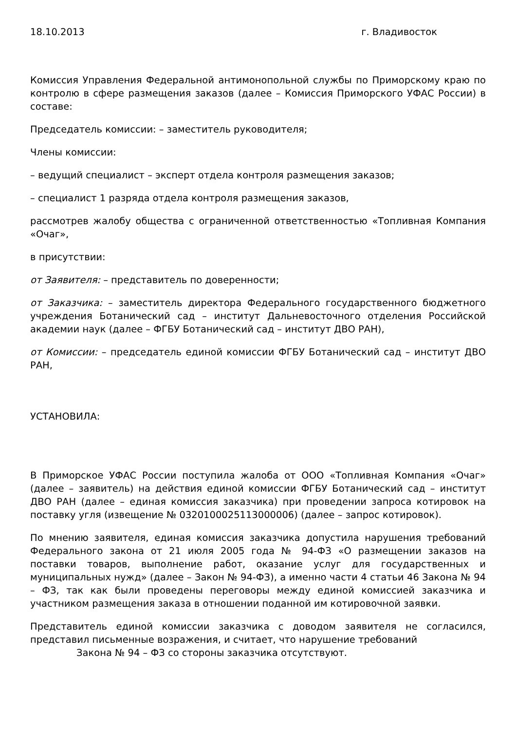18.10.2013 г. Владивосток
Комиссия Управления Федеральной антимонопольной службы по Приморскому краю по контролю в сфере размещения заказов (далее – Комиссия Приморского УФАС России) в составе:
Председатель комиссии: – заместитель руководителя;
Члены комиссии:
– ведущий специалист – эксперт отдела контроля размещения заказов;
– специалист 1 разряда отдела контроля размещения заказов,
рассмотрев жалобу общества с ограниченной ответственностью «Топливная Компания «Очаг»,
в присутствии:
от Заявителя: – представитель по доверенности;
от Заказчика: – заместитель директора Федерального государственного бюджетного учреждения Ботанический сад – институт Дальневосточного отделения Российской академии наук (далее – ФГБУ Ботанический сад – институт ДВО РАН),
от Комиссии: – председатель единой комиссии ФГБУ Ботанический сад – институт ДВО РАН,
УСТАНОВИЛА:
В Приморское УФАС России поступила жалоба от ООО «Топливная Компания «Очаг» (далее – заявитель) на действия единой комиссии ФГБУ Ботанический сад – институт ДВО РАН (далее – единая комиссия заказчика) при проведении запроса котировок на поставку угля (извещение № 0320100025113000006) (далее – запрос котировок).
По мнению заявителя, единая комиссия заказчика допустила нарушения требований Федерального закона от 21 июля 2005 года № 94-ФЗ «О размещении заказов на поставки товаров, выполнение работ, оказание услуг для государственных и муниципальных нужд» (далее – Закон № 94-ФЗ), а именно части 4 статьи 46 Закона № 94 – ФЗ, так как были проведены переговоры между единой комиссией заказчика и участником размещения заказа в отношении поданной им котировочной заявки.
Представитель единой комиссии заказчика с доводом заявителя не согласился, представил письменные возражения, и считает, что нарушение требований
Закона № 94 – ФЗ со стороны заказчика отсутствуют.